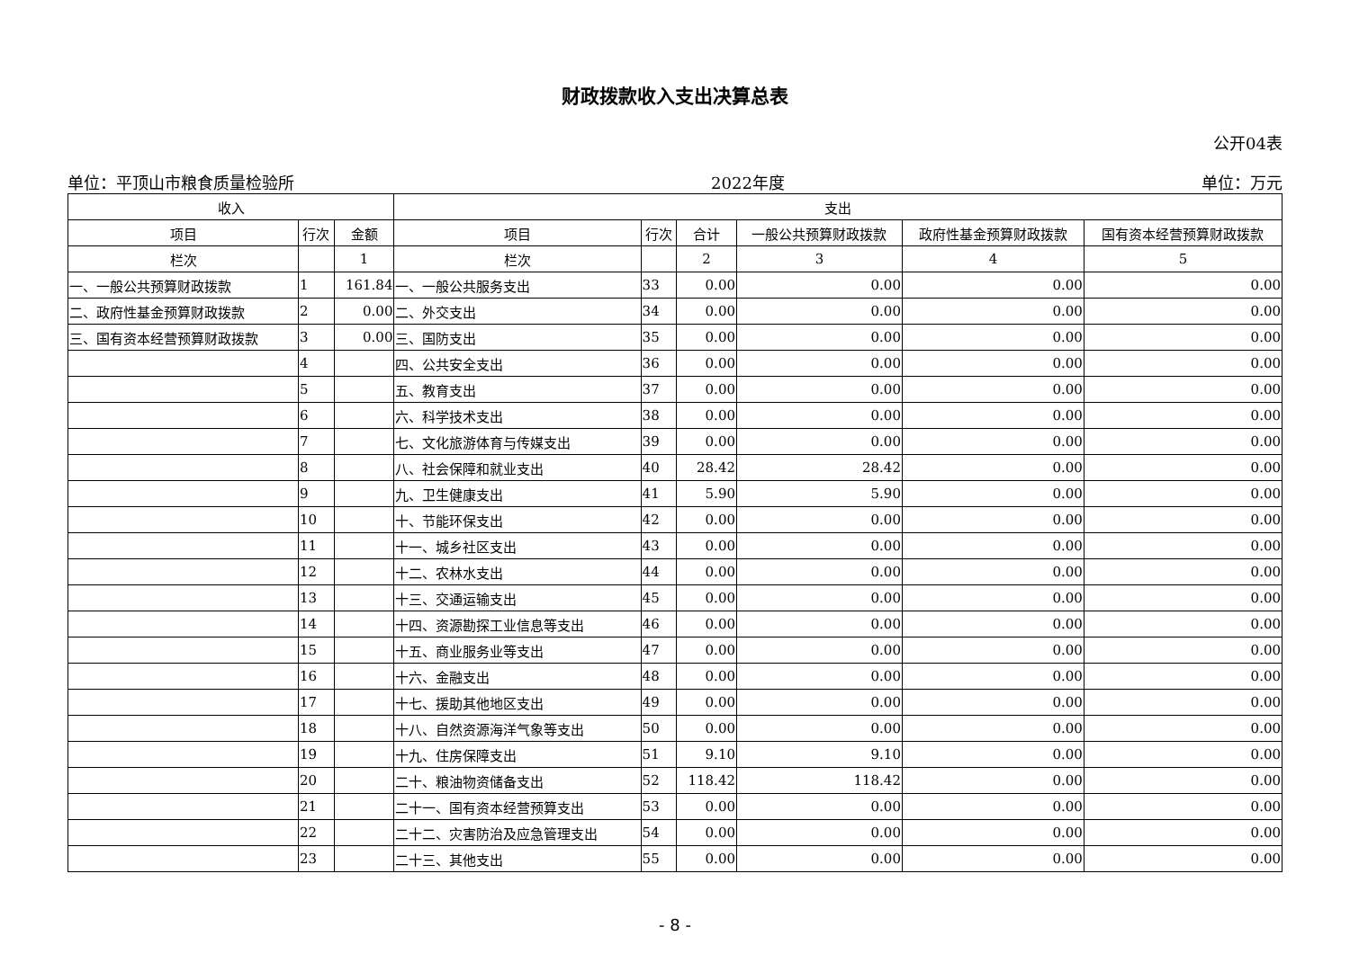财政拨款收入支出决算总表
公开04表
单位：平顶山市粮食质量检验所 2022年度 单位：万元
| 收入 | | | 支出 | | | | | |
| --- | --- | --- | --- | --- | --- | --- | --- | --- |
| 项目 | 行次 | 金额 | 项目 | 行次 | 合计 | 一般公共预算财政拨款 | 政府性基金预算财政拨款 | 国有资本经营预算财政拨款 |
| 栏次 | | 1 | 栏次 | | 2 | 3 | 4 | 5 |
| 一、一般公共预算财政拨款 | 1 | 161.84 | 一、一般公共服务支出 | 33 | 0.00 | 0.00 | 0.00 | 0.00 |
| 二、政府性基金预算财政拨款 | 2 | 0.00 | 二、外交支出 | 34 | 0.00 | 0.00 | 0.00 | 0.00 |
| 三、国有资本经营预算财政拨款 | 3 | 0.00 | 三、国防支出 | 35 | 0.00 | 0.00 | 0.00 | 0.00 |
| | 4 | | 四、公共安全支出 | 36 | 0.00 | 0.00 | 0.00 | 0.00 |
| | 5 | | 五、教育支出 | 37 | 0.00 | 0.00 | 0.00 | 0.00 |
| | 6 | | 六、科学技术支出 | 38 | 0.00 | 0.00 | 0.00 | 0.00 |
| | 7 | | 七、文化旅游体育与传媒支出 | 39 | 0.00 | 0.00 | 0.00 | 0.00 |
| | 8 | | 八、社会保障和就业支出 | 40 | 28.42 | 28.42 | 0.00 | 0.00 |
| | 9 | | 九、卫生健康支出 | 41 | 5.90 | 5.90 | 0.00 | 0.00 |
| | 10 | | 十、节能环保支出 | 42 | 0.00 | 0.00 | 0.00 | 0.00 |
| | 11 | | 十一、城乡社区支出 | 43 | 0.00 | 0.00 | 0.00 | 0.00 |
| | 12 | | 十二、农林水支出 | 44 | 0.00 | 0.00 | 0.00 | 0.00 |
| | 13 | | 十三、交通运输支出 | 45 | 0.00 | 0.00 | 0.00 | 0.00 |
| | 14 | | 十四、资源勘探工业信息等支出 | 46 | 0.00 | 0.00 | 0.00 | 0.00 |
| | 15 | | 十五、商业服务业等支出 | 47 | 0.00 | 0.00 | 0.00 | 0.00 |
| | 16 | | 十六、金融支出 | 48 | 0.00 | 0.00 | 0.00 | 0.00 |
| | 17 | | 十七、援助其他地区支出 | 49 | 0.00 | 0.00 | 0.00 | 0.00 |
| | 18 | | 十八、自然资源海洋气象等支出 | 50 | 0.00 | 0.00 | 0.00 | 0.00 |
| | 19 | | 十九、住房保障支出 | 51 | 9.10 | 9.10 | 0.00 | 0.00 |
| | 20 | | 二十、粮油物资储备支出 | 52 | 118.42 | 118.42 | 0.00 | 0.00 |
| | 21 | | 二十一、国有资本经营预算支出 | 53 | 0.00 | 0.00 | 0.00 | 0.00 |
| | 22 | | 二十二、灾害防治及应急管理支出 | 54 | 0.00 | 0.00 | 0.00 | 0.00 |
| | 23 | | 二十三、其他支出 | 55 | 0.00 | 0.00 | 0.00 | 0.00 |
- 8 -